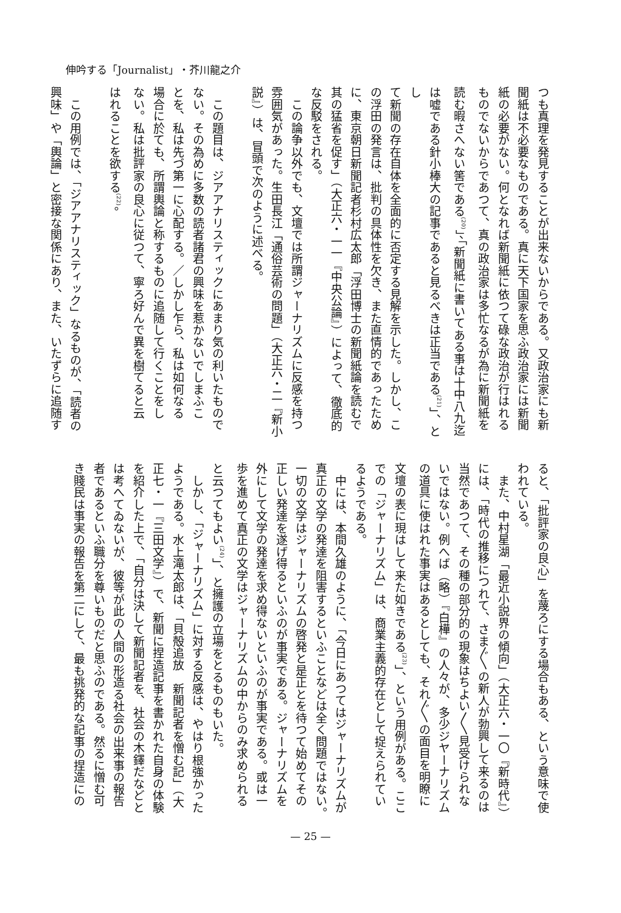伸吟する「Journalist」・芥川龍之介
つも真理を発見することが出来ないからである。又政治家にも新
聞紙は不必要なものである。真に天下国家を思ふ政治家には新聞
紙の必要がない。何となれば新聞紙に依つて碌な政治が行はれる
ものでないからであつて、真の政治家は多忙なるが為に新聞紙を
読む暇さへない筈である<sup>(20)</sup>」、「新聞紙に書いてある事は十中八九迄
は嘘である針小棒大の記事であると見るべきは正当である<sup>(21)</sup>」、とし
て新聞の存在自体を全面的に否定する見解を示した。しかし、こ
の浮田の発言は、批判の具体性を欠き、また直情的であったため
に、東京朝日新聞記者杉村広太郎「浮田博士の新聞紙論を読むで
其の猛省を促す」（大正六・一一『中央公論』）によって、徹底的
な反駁をされる。
　この論争以外でも、文壇では所謂ジャーナリズムに反感を持つ
雰囲気があった。生田長江「通俗芸術の問題」（大正六・二『新小
説』）は、冒頭で次のように述べる。
　この題目は、ジアアナリスティックにあまり気の利いたもので
ない。その為めに多数の読者諸君の興味を惹かないでしまふこ
とを、私は先づ第一に心配する。／しかし乍ら、私は如何なる
場合に於ても、所謂輿論と称するものに追随して行くことをし
ない。私は批評家の良心に従つて、寧ろ好んで異を樹てると云
はれることを欲する<sup>(22)</sup>。
　この用例では、「ジアアナリスティック」なるものが、「読者の
興味」や「輿論」と密接な関係にあり、また、いたずらに追随す
ると、「批評家の良心」を蔑ろにする場合もある、という意味で使
われている。
　また、中村星湖「最近小説界の傾向」（大正六・一〇『新時代』）
には、「時代の推移につれて、さま〲の新人が勃興して来るのは
当然であつて、その種の部分的の現象はちよい〱見受けられな
いではない。例へば（略）『白樺』の人々が、多少ジヤーナリズム
の道具に使はれた事実はあるとしても、それ〲の面目を明瞭に
文壇の表に現はして来た如きである<sup>(23)</sup>」、という用例がある。ここ
での「ジャーナリズム」は、商業主義的存在として捉えられてい
るようである。
　中には、本間久雄のように、「今日にあつてはジャーナリズムが
真正の文学の発達を阻害するといふことなどは全く問題ではない。
一切の文学はジャーナリズムの啓発と是正とを待つて始めてその
正しい発達を遂げ得るといふのが事実である。ジャーナリズムを
外にして文学の発達を求め得ないといふのが事実である。或は一
歩を進めて真正の文学はジャーナリズムの中からのみ求められる
と云つてもよい<sup>(24)</sup>」、と擁護の立場をとるものもいた。
　しかし、「ジャーナリズム」に対する反感は、やはり根強かった
ようである。水上滝太郎は、「貝殻追放　新聞記者を憎む記」（大
正七・一『三田文学』）で、新聞に捏造記事を書かれた自身の体験
を紹介した上で、「自分は決して新聞記者を、社会の木鐸だなどと
は考へてゐないが、彼等が此の人間の形造る社会の出来事の報告
者であるといふ職分を尊いものだと思ふのである。然るに憎む可
き賤民は事実の報告を第二にして、最も挑発的な記事の捏造にの
— 25 —